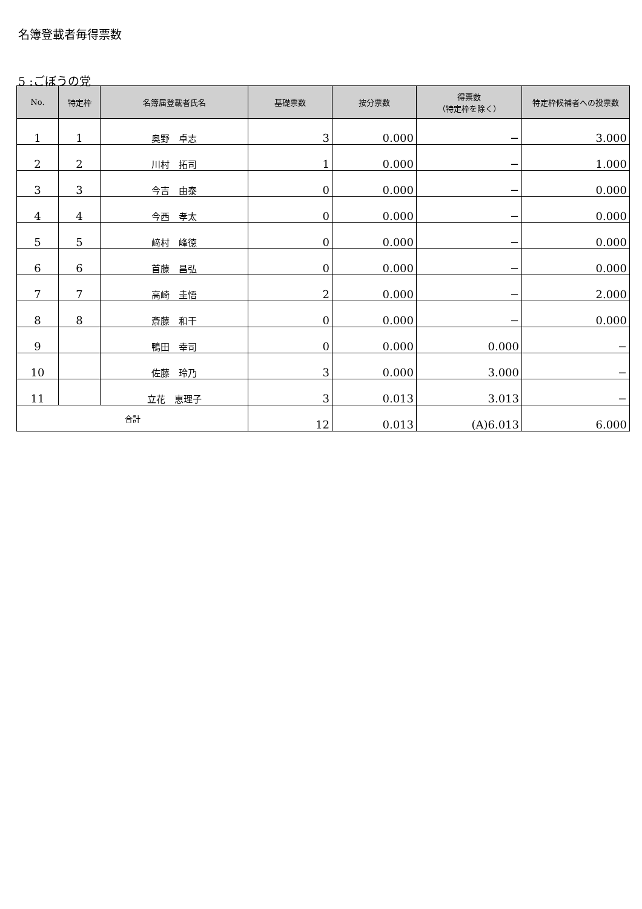名簿登載者毎得票数
5 :ごぼうの党
| No. | 特定枠 | 名簿届登載者氏名 | 基礎票数 | 按分票数 | 得票数 （特定枠を除く） | 特定枠候補者への投票数 |
| --- | --- | --- | --- | --- | --- | --- |
| 1 | 1 | 奥野 卓志 | 3 | 0.000 | − | 3.000 |
| 2 | 2 | 川村 拓司 | 1 | 0.000 | − | 1.000 |
| 3 | 3 | 今吉 由泰 | 0 | 0.000 | − | 0.000 |
| 4 | 4 | 今西 孝太 | 0 | 0.000 | − | 0.000 |
| 5 | 5 | 﨑村 峰徳 | 0 | 0.000 | − | 0.000 |
| 6 | 6 | 首藤 昌弘 | 0 | 0.000 | − | 0.000 |
| 7 | 7 | 高崎 圭悟 | 2 | 0.000 | − | 2.000 |
| 8 | 8 | 斎藤 和干 | 0 | 0.000 | − | 0.000 |
| 9 | | 鴨田 幸司 | 0 | 0.000 | 0.000 | − |
| 10 | | 佐藤 玲乃 | 3 | 0.000 | 3.000 | − |
| 11 | | 立花 恵理子 | 3 | 0.013 | 3.013 | − |
| 合計 | | | 12 | 0.013 | (A)6.013 | 6.000 |